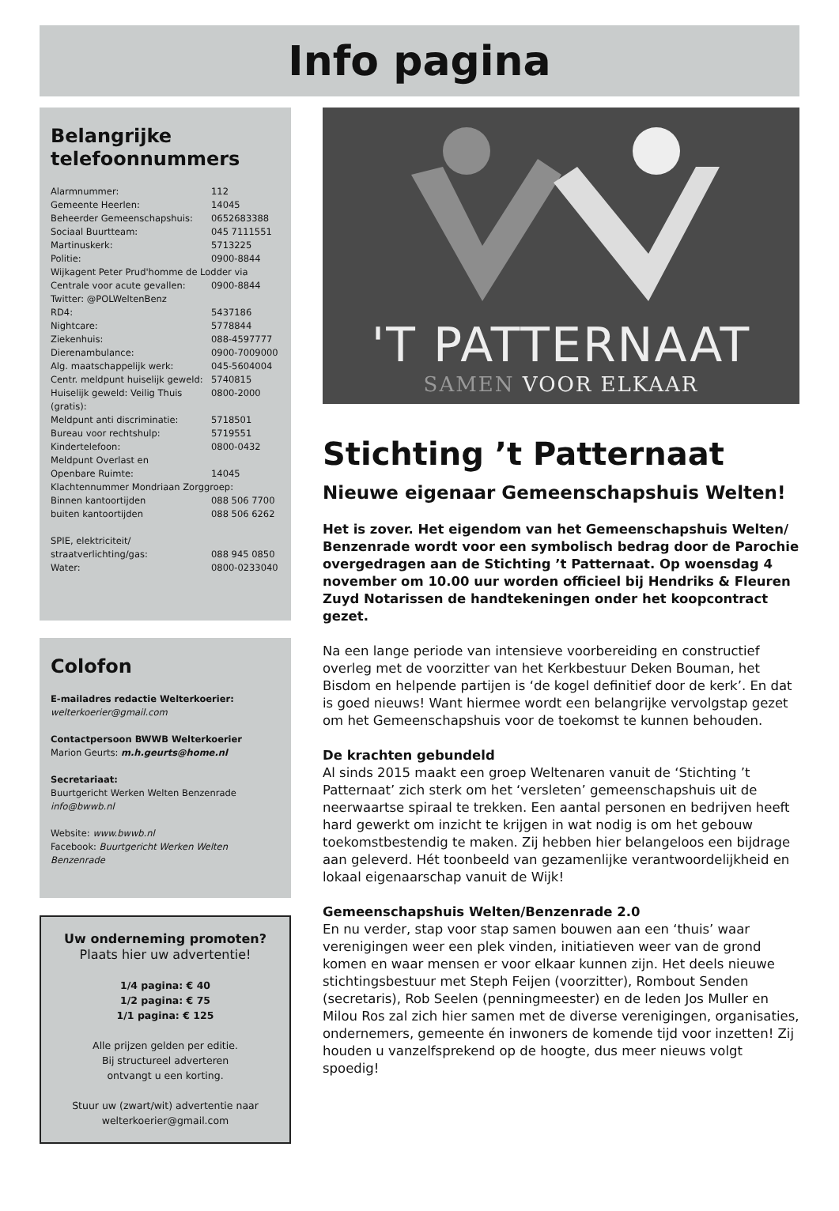Info pagina
Belangrijke telefoonnummers
| Alarmnummer: | 112 |
| Gemeente Heerlen: | 14045 |
| Beheerder Gemeenschapshuis: | 0652683388 |
| Sociaal Buurtteam: | 045 7111551 |
| Martinuskerk: | 5713225 |
| Politie: | 0900-8844 |
| Wijkagent Peter Prud'homme de Lodder via | |
| Centrale voor acute gevallen: | 0900-8844 |
| Twitter: @POLWeltenBenz | |
| RD4: | 5437186 |
| Nightcare: | 5778844 |
| Ziekenhuis: | 088-4597777 |
| Dierenambulance: | 0900-7009000 |
| Alg. maatschappelijk werk: | 045-5604004 |
| Centr. meldpunt huiselijk geweld: | 5740815 |
| Huiselijk geweld: Veilig Thuis (gratis): | 0800-2000 |
| Meldpunt anti discriminatie: | 5718501 |
| Bureau voor rechtshulp: | 5719551 |
| Kindertelefoon: | 0800-0432 |
| Meldpunt Overlast en | |
| Openbare Ruimte: | 14045 |
| Klachtennummer Mondriaan Zorggroep: | |
| Binnen kantoortijden | 088 506 7700 |
| buiten kantoortijden | 088 506 6262 |
| SPIE, elektriciteit/ | |
| straatverlichting/gas: | 088 945 0850 |
| Water: | 0800-0233040 |
Colofon
E-mailadres redactie Welterkoerier:
welterkoerier@gmail.com
Contactpersoon BWWB Welterkoerier
Marion Geurts: m.h.geurts@home.nl
Secretariaat:
Buurtgericht Werken Welten Benzenrade
info@bwwb.nl
Website: www.bwwb.nl
Facebook: Buurtgericht Werken Welten Benzenrade
Uw onderneming promoten?
Plaats hier uw advertentie!
1/4 pagina: € 40
1/2 pagina: € 75
1/1 pagina: € 125
Alle prijzen gelden per editie.
Bij structureel adverteren
ontvangt u een korting.
Stuur uw (zwart/wit) advertentie naar
welterkoerier@gmail.com
'T PATTERNAAT
SAMEN VOOR ELKAAR
Stichting ’t Patternaat
Nieuwe eigenaar Gemeenschapshuis Welten!
Het is zover. Het eigendom van het Gemeenschapshuis Welten/ Benzenrade wordt voor een symbolisch bedrag door de Parochie overgedragen aan de Stichting ’t Patternaat. Op woensdag 4 november om 10.00 uur worden officieel bij Hendriks & Fleuren Zuyd Notarissen de handtekeningen onder het koopcontract gezet.
Na een lange periode van intensieve voorbereiding en constructief overleg met de voorzitter van het Kerkbestuur Deken Bouman, het Bisdom en helpende partijen is ‘de kogel definitief door de kerk’. En dat is goed nieuws! Want hiermee wordt een belangrijke vervolgstap gezet om het Gemeenschapshuis voor de toekomst te kunnen behouden.
De krachten gebundeld
Al sinds 2015 maakt een groep Weltenaren vanuit de ‘Stichting ’t Patternaat’ zich sterk om het ‘versleten’ gemeenschapshuis uit de neerwaartse spiraal te trekken. Een aantal personen en bedrijven heeft hard gewerkt om inzicht te krijgen in wat nodig is om het gebouw toekomstbestendig te maken. Zij hebben hier belangeloos een bijdrage aan geleverd. Hét toonbeeld van gezamenlijke verantwoordelijkheid en lokaal eigenaarschap vanuit de Wijk!
Gemeenschapshuis Welten/Benzenrade 2.0
En nu verder, stap voor stap samen bouwen aan een ‘thuis’ waar verenigingen weer een plek vinden, initiatieven weer van de grond komen en waar mensen er voor elkaar kunnen zijn. Het deels nieuwe stichtingsbestuur met Steph Feijen (voorzitter), Rombout Senden (secretaris), Rob Seelen (penningmeester) en de leden Jos Muller en Milou Ros zal zich hier samen met de diverse verenigingen, organisaties, ondernemers, gemeente én inwoners de komende tijd voor inzetten! Zij houden u vanzelfsprekend op de hoogte, dus meer nieuws volgt spoedig!